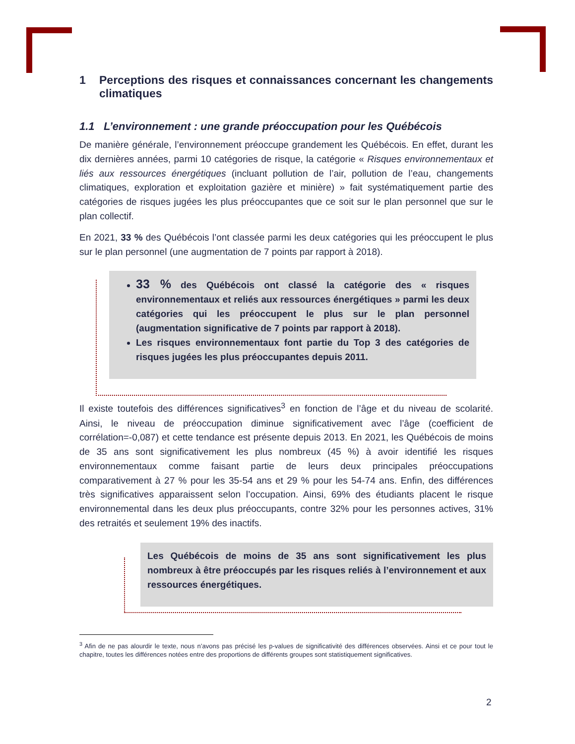1 Perceptions des risques et connaissances concernant les changements climatiques
1.1 L’environnement : une grande préoccupation pour les Québécois
De manière générale, l’environnement préoccupe grandement les Québécois. En effet, durant les dix dernières années, parmi 10 catégories de risque, la catégorie « Risques environnementaux et liés aux ressources énergétiques (incluant pollution de l’air, pollution de l’eau, changements climatiques, exploration et exploitation gazière et minière) » fait systématiquement partie des catégories de risques jugées les plus préoccupantes que ce soit sur le plan personnel que sur le plan collectif.
En 2021, 33 % des Québécois l’ont classée parmi les deux catégories qui les préoccupent le plus sur le plan personnel (une augmentation de 7 points par rapport à 2018).
33 % des Québécois ont classé la catégorie des « risques environnementaux et reliés aux ressources énergétiques » parmi les deux catégories qui les préoccupent le plus sur le plan personnel (augmentation significative de 7 points par rapport à 2018).
Les risques environnementaux font partie du Top 3 des catégories de risques jugées les plus préoccupantes depuis 2011.
Il existe toutefois des différences significatives<sup>3</sup> en fonction de l’âge et du niveau de scolarité. Ainsi, le niveau de préoccupation diminue significativement avec l’âge (coefficient de corrélation=-0,087) et cette tendance est présente depuis 2013. En 2021, les Québécois de moins de 35 ans sont significativement les plus nombreux (45 %) à avoir identifié les risques environnementaux comme faisant partie de leurs deux principales préoccupations comparativement à 27 % pour les 35-54 ans et 29 % pour les 54-74 ans. Enfin, des différences très significatives apparaissent selon l’occupation. Ainsi, 69% des étudiants placent le risque environnemental dans les deux plus préoccupants, contre 32% pour les personnes actives, 31% des retraités et seulement 19% des inactifs.
Les Québécois de moins de 35 ans sont significativement les plus nombreux à être préoccupés par les risques reliés à l’environnement et aux ressources énergétiques.
<sup>3</sup> Afin de ne pas alourdir le texte, nous n’avons pas précisé les p-values de significativité des différences observées. Ainsi et ce pour tout le chapitre, toutes les différences notées entre des proportions de différents groupes sont statistiquement significatives.
2